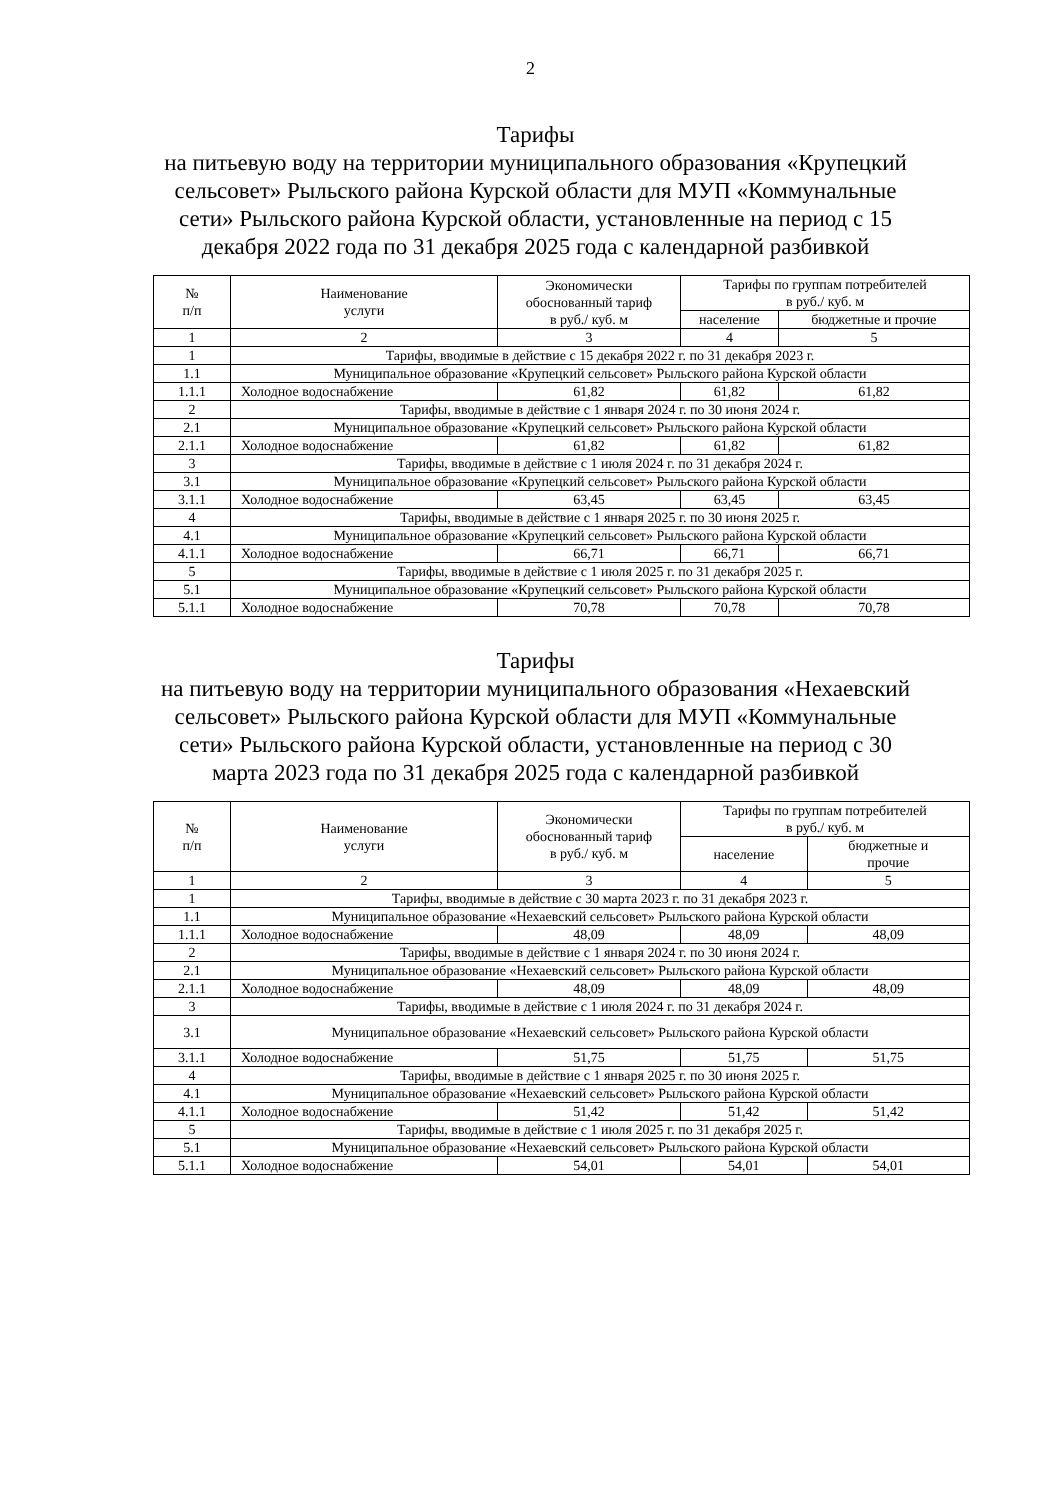2
Тарифы
на питьевую воду на территории муниципального образования «Крупецкий сельсовет» Рыльского района Курской области для МУП «Коммунальные сети» Рыльского района Курской области, установленные на период с 15 декабря 2022 года по 31 декабря 2025 года с календарной разбивкой
| № п/п | Наименование услуги | Экономически обоснованный тариф в руб./ куб. м | Тарифы по группам потребителей в руб./ куб. м | |
| --- | --- | --- | --- | --- |
| | | | население | бюджетные и прочие |
| 1 | 2 | 3 | 4 | 5 |
| 1 | Тарифы, вводимые в действие с 15 декабря 2022 г. по 31 декабря 2023 г. | | | |
| 1.1 | Муниципальное образование «Крупецкий сельсовет» Рыльского района Курской области | | | |
| 1.1.1 | Холодное водоснабжение | 61,82 | 61,82 | 61,82 |
| 2 | Тарифы, вводимые в действие с 1 января 2024 г. по 30 июня 2024 г. | | | |
| 2.1 | Муниципальное образование «Крупецкий сельсовет» Рыльского района Курской области | | | |
| 2.1.1 | Холодное водоснабжение | 61,82 | 61,82 | 61,82 |
| 3 | Тарифы, вводимые в действие с 1 июля 2024 г. по 31 декабря 2024 г. | | | |
| 3.1 | Муниципальное образование «Крупецкий сельсовет» Рыльского района Курской области | | | |
| 3.1.1 | Холодное водоснабжение | 63,45 | 63,45 | 63,45 |
| 4 | Тарифы, вводимые в действие с 1 января 2025 г. по 30 июня 2025 г. | | | |
| 4.1 | Муниципальное образование «Крупецкий сельсовет» Рыльского района Курской области | | | |
| 4.1.1 | Холодное водоснабжение | 66,71 | 66,71 | 66,71 |
| 5 | Тарифы, вводимые в действие с 1 июля 2025 г. по 31 декабря 2025 г. | | | |
| 5.1 | Муниципальное образование «Крупецкий сельсовет» Рыльского района Курской области | | | |
| 5.1.1 | Холодное водоснабжение | 70,78 | 70,78 | 70,78 |
Тарифы
на питьевую воду на территории муниципального образования «Нехаевский сельсовет» Рыльского района Курской области для МУП «Коммунальные сети» Рыльского района Курской области, установленные на период с 30 марта 2023 года по 31 декабря 2025 года с календарной разбивкой
| № п/п | Наименование услуги | Экономически обоснованный тариф в руб./ куб. м | Тарифы по группам потребителей в руб./ куб. м | |
| --- | --- | --- | --- | --- |
| | | | население | бюджетные и прочие |
| 1 | 2 | 3 | 4 | 5 |
| 1 | Тарифы, вводимые в действие с 30 марта 2023 г. по 31 декабря 2023 г. | | | |
| 1.1 | Муниципальное образование «Нехаевский сельсовет» Рыльского района Курской области | | | |
| 1.1.1 | Холодное водоснабжение | 48,09 | 48,09 | 48,09 |
| 2 | Тарифы, вводимые в действие с 1 января 2024 г. по 30 июня 2024 г. | | | |
| 2.1 | Муниципальное образование «Нехаевский сельсовет» Рыльского района Курской области | | | |
| 2.1.1 | Холодное водоснабжение | 48,09 | 48,09 | 48,09 |
| 3 | Тарифы, вводимые в действие с 1 июля 2024 г. по 31 декабря 2024 г. | | | |
| 3.1 | Муниципальное образование «Нехаевский сельсовет» Рыльского района Курской области | | | |
| 3.1.1 | Холодное водоснабжение | 51,75 | 51,75 | 51,75 |
| 4 | Тарифы, вводимые в действие с 1 января 2025 г. по 30 июня 2025 г. | | | |
| 4.1 | Муниципальное образование «Нехаевский сельсовет» Рыльского района Курской области | | | |
| 4.1.1 | Холодное водоснабжение | 51,42 | 51,42 | 51,42 |
| 5 | Тарифы, вводимые в действие с 1 июля 2025 г. по 31 декабря 2025 г. | | | |
| 5.1 | Муниципальное образование «Нехаевский сельсовет» Рыльского района Курской области | | | |
| 5.1.1 | Холодное водоснабжение | 54,01 | 54,01 | 54,01 |